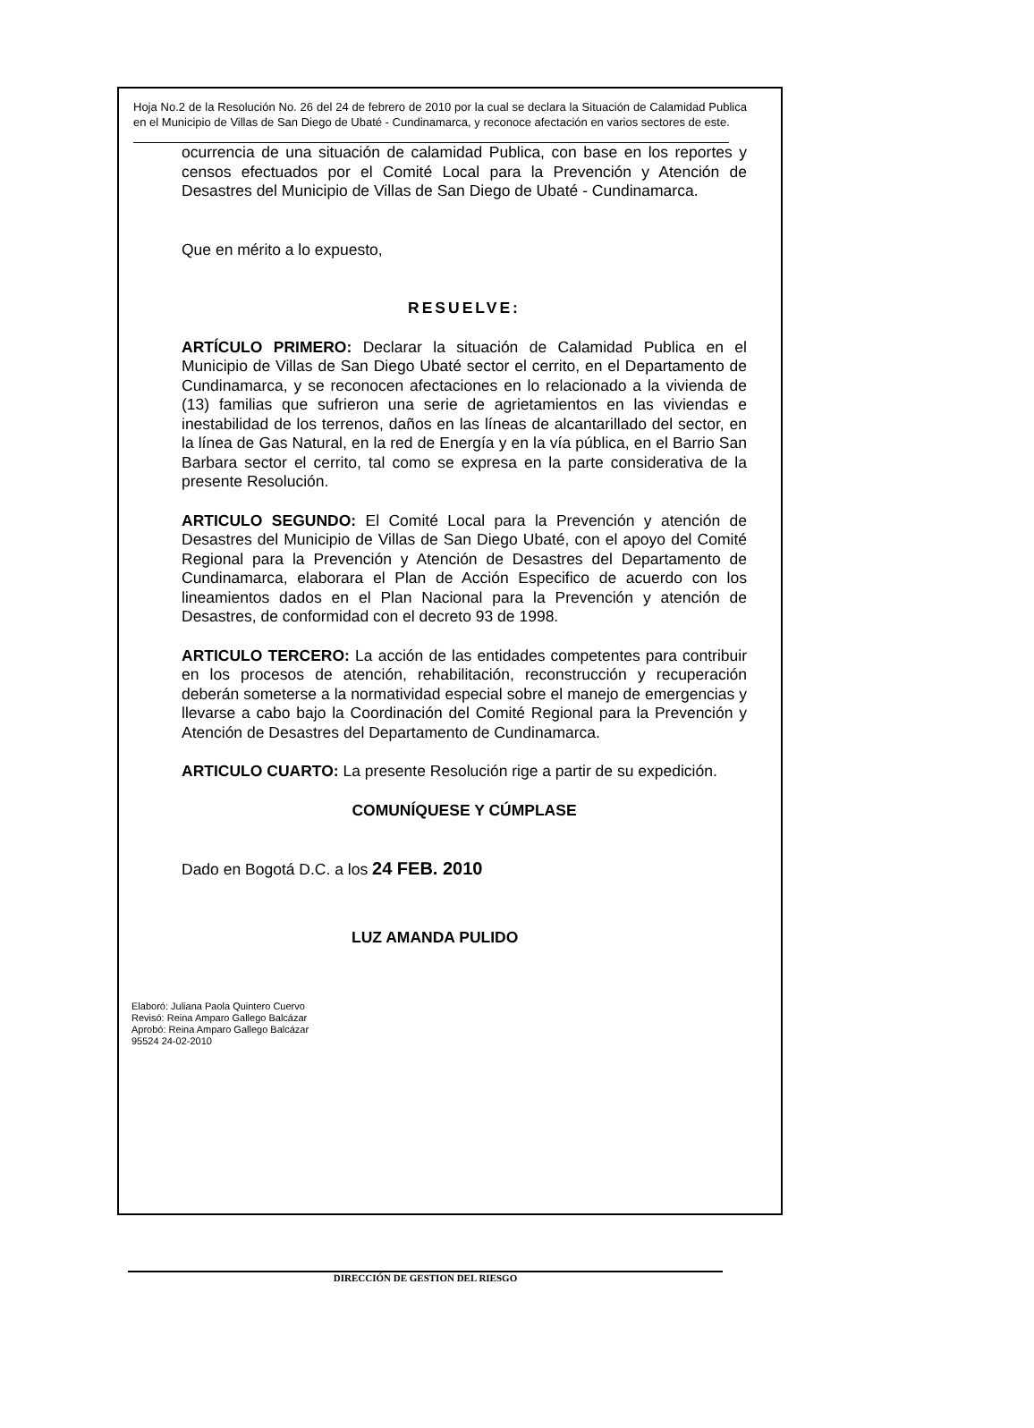Hoja No.2 de la Resolución No. 26 del 24 de febrero de 2010 por la cual se declara la Situación de Calamidad Publica en el Municipio de Villas de San Diego de Ubaté - Cundinamarca, y reconoce afectación en varios sectores de este.
ocurrencia de una situación de calamidad Publica, con base en los reportes y censos efectuados por el Comité Local para la Prevención y Atención de Desastres del Municipio de Villas de San Diego de Ubaté - Cundinamarca.
Que en mérito a lo expuesto,
RESUELVE:
ARTÍCULO PRIMERO: Declarar la situación de Calamidad Publica en el Municipio de Villas de San Diego Ubaté sector el cerrito, en el Departamento de Cundinamarca, y se reconocen afectaciones en lo relacionado a la vivienda de (13) familias que sufrieron una serie de agrietamientos en las viviendas e inestabilidad de los terrenos, daños en las líneas de alcantarillado del sector, en la línea de Gas Natural, en la red de Energía y en la vía pública, en el Barrio San Barbara sector el cerrito, tal como se expresa en la parte considerativa de la presente Resolución.
ARTICULO SEGUNDO: El Comité Local para la Prevención y atención de Desastres del Municipio de Villas de San Diego Ubaté, con el apoyo del Comité Regional para la Prevención y Atención de Desastres del Departamento de Cundinamarca, elaborara el Plan de Acción Especifico de acuerdo con los lineamientos dados en el Plan Nacional para la Prevención y atención de Desastres, de conformidad con el decreto 93 de 1998.
ARTICULO TERCERO: La acción de las entidades competentes para contribuir en los procesos de atención, rehabilitación, reconstrucción y recuperación deberán someterse a la normatividad especial sobre el manejo de emergencias y llevarse a cabo bajo la Coordinación del Comité Regional para la Prevención y Atención de Desastres del Departamento de Cundinamarca.
ARTICULO CUARTO: La presente Resolución rige a partir de su expedición.
COMUNÍQUESE Y CÚMPLASE
Dado en Bogotá D.C. a los 24 FEB. 2010
LUZ AMANDA PULIDO
Elaboró: Juliana Paola Quintero Cuervo
Revisó: Reina Amparo Gallego Balcázar
Aprobó: Reina Amparo Gallego Balcázar
95524 24-02-2010
DIRECCIÓN DE GESTION DEL RIESGO